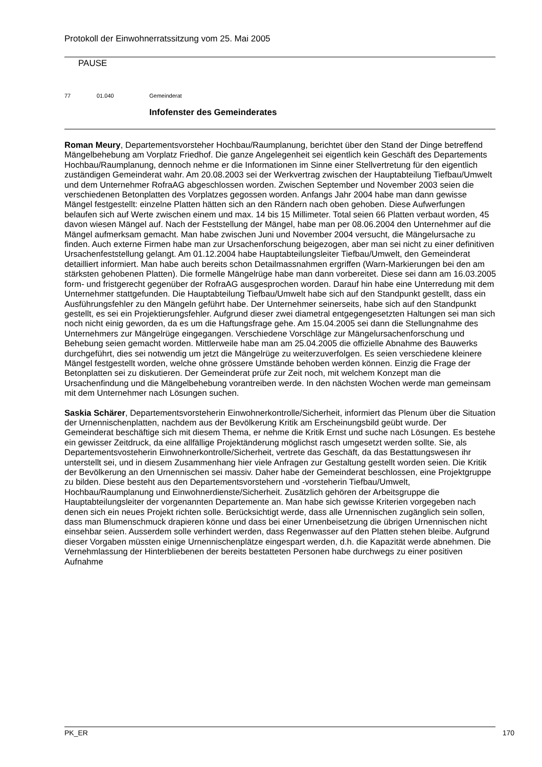Protokoll der Einwohnerratssitzung vom 25. Mai 2005
PAUSE
77 01.040 Gemeinderat
Infofenster des Gemeinderates
Roman Meury, Departementsvorsteher Hochbau/Raumplanung, berichtet über den Stand der Dinge betreffend Mängelbehebung am Vorplatz Friedhof. Die ganze Angelegenheit sei eigentlich kein Geschäft des Departements Hochbau/Raumplanung, dennoch nehme er die Informationen im Sinne einer Stellvertretung für den eigentlich zuständigen Gemeinderat wahr. Am 20.08.2003 sei der Werkvertrag zwischen der Hauptabteilung Tiefbau/Umwelt und dem Unternehmer RofraAG abgeschlossen worden. Zwischen September und November 2003 seien die verschiedenen Betonplatten des Vorplatzes gegossen worden. Anfangs Jahr 2004 habe man dann gewisse Mängel festgestellt: einzelne Platten hätten sich an den Rändern nach oben gehoben. Diese Aufwerfungen belaufen sich auf Werte zwischen einem und max. 14 bis 15 Millimeter. Total seien 66 Platten verbaut worden, 45 davon wiesen Mängel auf. Nach der Feststellung der Mängel, habe man per 08.06.2004 den Unternehmer auf die Mängel aufmerksam gemacht. Man habe zwischen Juni und November 2004 versucht, die Mängelursache zu finden. Auch externe Firmen habe man zur Ursachenforschung beigezogen, aber man sei nicht zu einer definitiven Ursachenfeststellung gelangt. Am 01.12.2004 habe Hauptabteilungsleiter Tiefbau/Umwelt, den Gemeinderat detailliert informiert. Man habe auch bereits schon Detailmassnahmen ergriffen (Warn-Markierungen bei den am stärksten gehobenen Platten). Die formelle Mängelrüge habe man dann vorbereitet. Diese sei dann am 16.03.2005 form- und fristgerecht gegenüber der RofraAG ausgesprochen worden. Darauf hin habe eine Unterredung mit dem Unternehmer stattgefunden. Die Hauptabteilung Tiefbau/Umwelt habe sich auf den Standpunkt gestellt, dass ein Ausführungsfehler zu den Mängeln geführt habe. Der Unternehmer seinerseits, habe sich auf den Standpunkt gestellt, es sei ein Projektierungsfehler. Aufgrund dieser zwei diametral entgegengesetzten Haltungen sei man sich noch nicht einig geworden, da es um die Haftungsfrage gehe. Am 15.04.2005 sei dann die Stellungnahme des Unternehmers zur Mängelrüge eingegangen. Verschiedene Vorschläge zur Mängelursachenforschung und Behebung seien gemacht worden. Mittlerweile habe man am 25.04.2005 die offizielle Abnahme des Bauwerks durchgeführt, dies sei notwendig um jetzt die Mängelrüge zu weiterzuverfolgen. Es seien verschiedene kleinere Mängel festgestellt worden, welche ohne grössere Umstände behoben werden können. Einzig die Frage der Betonplatten sei zu diskutieren. Der Gemeinderat prüfe zur Zeit noch, mit welchem Konzept man die Ursachenfindung und die Mängelbehebung vorantreiben werde. In den nächsten Wochen werde man gemeinsam mit dem Unternehmer nach Lösungen suchen.
Saskia Schärer, Departementsvorsteherin Einwohnerkontrolle/Sicherheit, informiert das Plenum über die Situation der Urnennischenplatten, nachdem aus der Bevölkerung Kritik am Erscheinungsbild geübt wurde. Der Gemeinderat beschäftige sich mit diesem Thema, er nehme die Kritik Ernst und suche nach Lösungen. Es bestehe ein gewisser Zeitdruck, da eine allfällige Projektänderung möglichst rasch umgesetzt werden sollte. Sie, als Departementsvosteherin Einwohnerkontrolle/Sicherheit, vertrete das Geschäft, da das Bestattungswesen ihr unterstellt sei, und in diesem Zusammenhang hier viele Anfragen zur Gestaltung gestellt worden seien. Die Kritik der Bevölkerung an den Urnennischen sei massiv. Daher habe der Gemeinderat beschlossen, eine Projektgruppe zu bilden. Diese besteht aus den Departementsvorstehern und -vorsteherin Tiefbau/Umwelt, Hochbau/Raumplanung und Einwohnerdienste/Sicherheit. Zusätzlich gehören der Arbeitsgruppe die Hauptabteilungsleiter der vorgenannten Departemente an. Man habe sich gewisse Kriterien vorgegeben nach denen sich ein neues Projekt richten solle. Berücksichtigt werde, dass alle Urnennischen zugänglich sein sollen, dass man Blumenschmuck drapieren könne und dass bei einer Urnenbeisetzung die übrigen Urnennischen nicht einsehbar seien. Ausserdem solle verhindert werden, dass Regenwasser auf den Platten stehen bleibe. Aufgrund dieser Vorgaben müssten einige Urnennischenplätze eingespart werden, d.h. die Kapazität werde abnehmen. Die Vernehmlassung der Hinterbliebenen der bereits bestatteten Personen habe durchwegs zu einer positiven Aufnahme
PK_ER 170